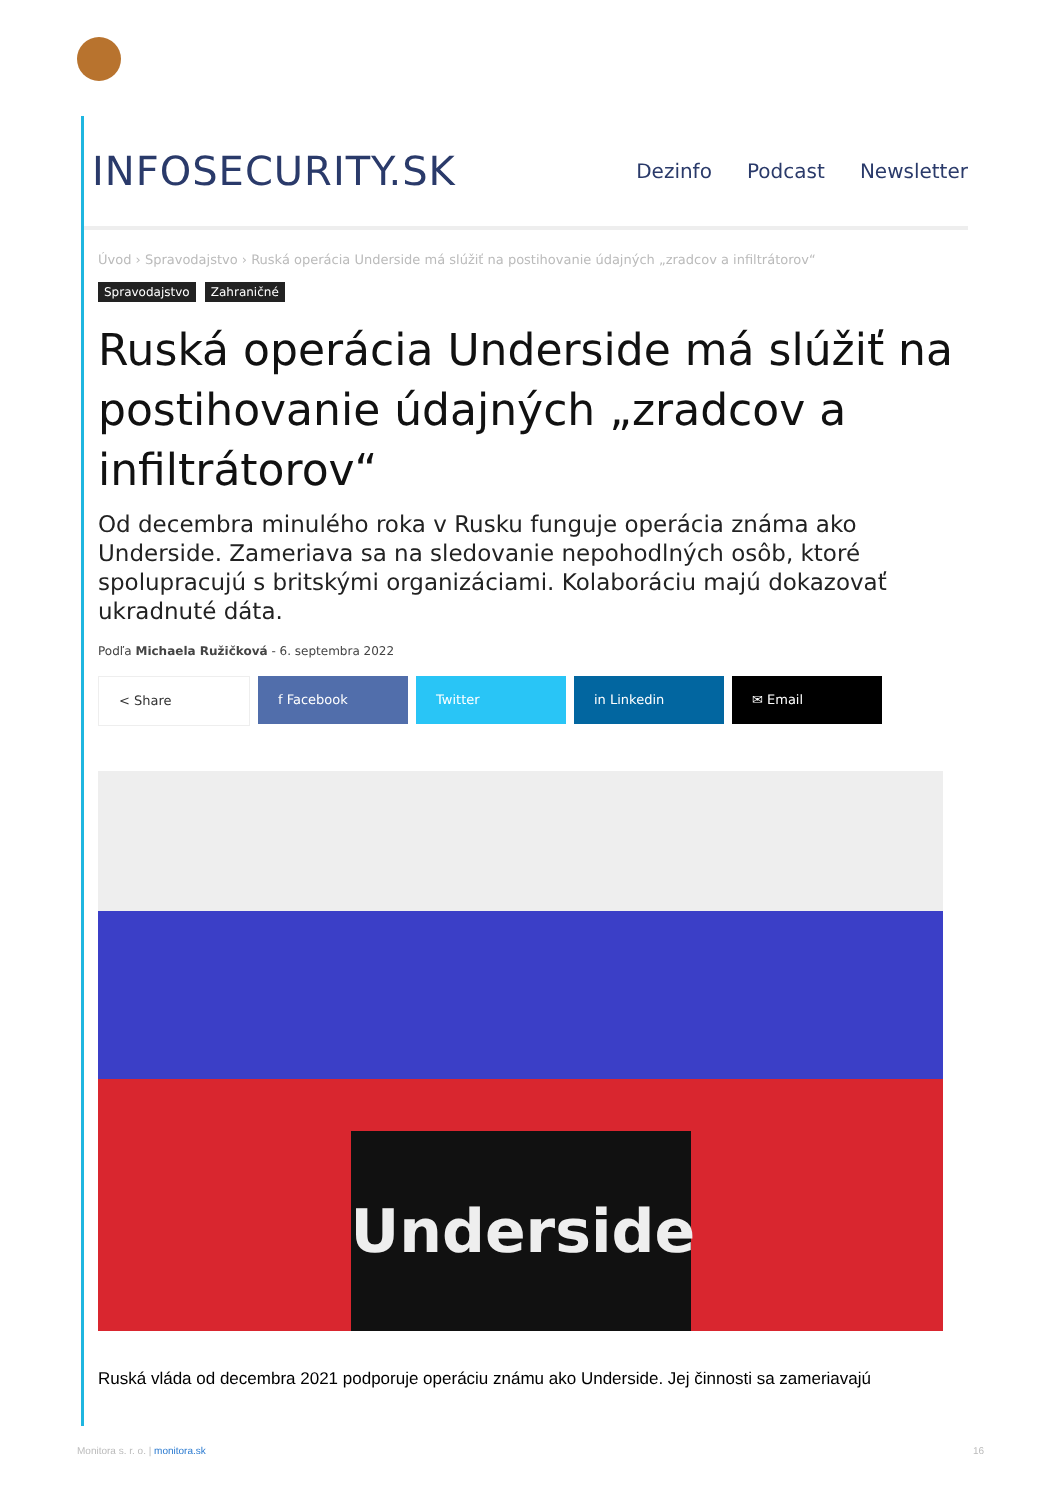INFOSECURITY.SK Dezinfo Podcast Newsletter
Úvod › Spravodajstvo › Ruská operácia Underside má slúžiť na postihovanie údajných „zradcov a infiltrátorov“
Spravodajstvo Zahraničné
Ruská operácia Underside má slúžiť na postihovanie údajných „zradcov a infiltrátorov“
Od decembra minulého roka v Rusku funguje operácia známa ako Underside. Zameriava sa na sledovanie nepohodlných osôb, ktoré spolupracujú s britskými organizáciami. Kolaboráciu majú dokazovať ukradnuté dáta.
Podľa Michaela Ružičková - 6. septembra 2022
< Share f Facebook Twitter in Linkedin ✉ Email
Underside
Ruská vláda od decembra 2021 podporuje operáciu známu ako Underside. Jej činnosti sa zameriavajú
Monitora s. r. o. | monitora.sk 16